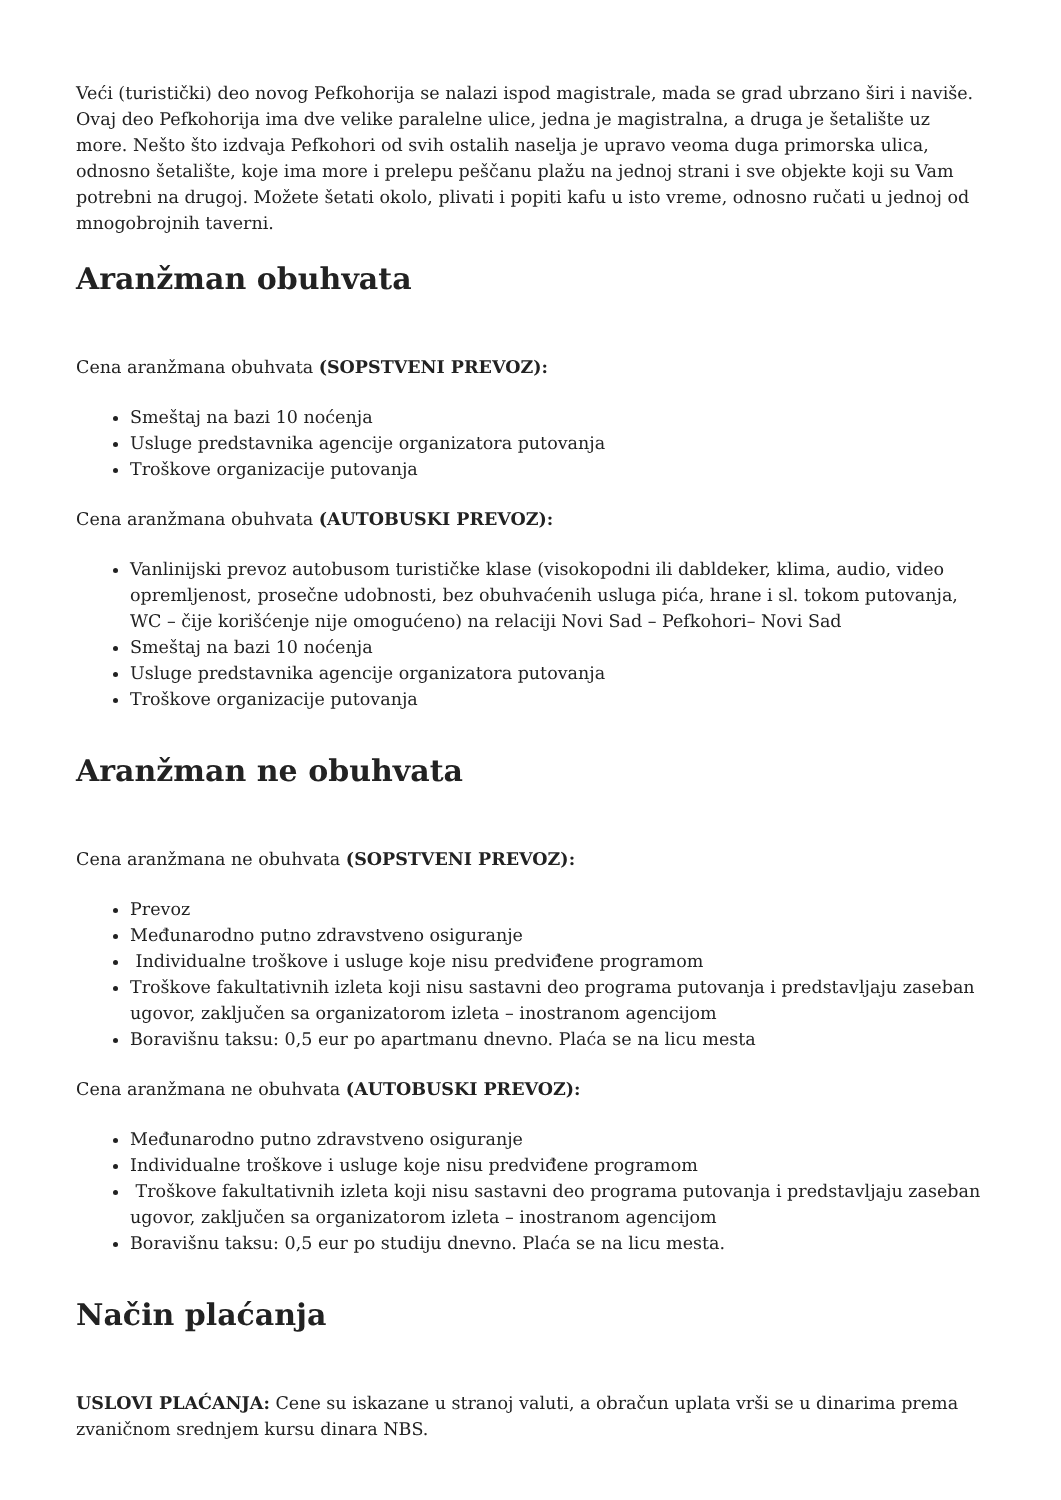Veći (turistički) deo novog Pefkohorija se nalazi ispod magistrale, mada se grad ubrzano širi i naviše. Ovaj deo Pefkohorija ima dve velike paralelne ulice, jedna je magistralna, a druga je šetalište uz more. Nešto što izdvaja Pefkohori od svih ostalih naselja je upravo veoma duga primorska ulica, odnosno šetalište, koje ima more i prelepu peščanu plažu na jednoj strani i sve objekte koji su Vam potrebni na drugoj. Možete šetati okolo, plivati i popiti kafu u isto vreme, odnosno ručati u jednoj od mnogobrojnih taverni.
Aranžman obuhvata
Cena aranžmana obuhvata (SOPSTVENI PREVOZ):
Smeštaj na bazi 10 noćenja
Usluge predstavnika agencije organizatora putovanja
Troškove organizacije putovanja
Cena aranžmana obuhvata (AUTOBUSKI PREVOZ):
Vanlinijski prevoz autobusom turističke klase (visokopodni ili dabldeker, klima, audio, video opremljenost, prosečne udobnosti, bez obuhvaćenih usluga pića, hrane i sl. tokom putovanja, WC – čije korišćenje nije omogućeno) na relaciji Novi Sad – Pefkohori– Novi Sad
Smeštaj na bazi 10 noćenja
Usluge predstavnika agencije organizatora putovanja
Troškove organizacije putovanja
Aranžman ne obuhvata
Cena aranžmana ne obuhvata (SOPSTVENI PREVOZ):
Prevoz
Međunarodno putno zdravstveno osiguranje
Individualne troškove i usluge koje nisu predviđene programom
Troškove fakultativnih izleta koji nisu sastavni deo programa putovanja i predstavljaju zaseban ugovor, zaključen sa organizatorom izleta – inostranom agencijom
Boravišnu taksu: 0,5 eur po apartmanu dnevno. Plaća se na licu mesta
Cena aranžmana ne obuhvata (AUTOBUSKI PREVOZ):
Međunarodno putno zdravstveno osiguranje
Individualne troškove i usluge koje nisu predviđene programom
Troškove fakultativnih izleta koji nisu sastavni deo programa putovanja i predstavljaju zaseban ugovor, zaključen sa organizatorom izleta – inostranom agencijom
Boravišnu taksu: 0,5 eur po studiju dnevno. Plaća se na licu mesta.
Način plaćanja
USLOVI PLAĆANJA: Cene su iskazane u stranoj valuti, a obračun uplata vrši se u dinarima prema zvaničnom srednjem kursu dinara NBS.